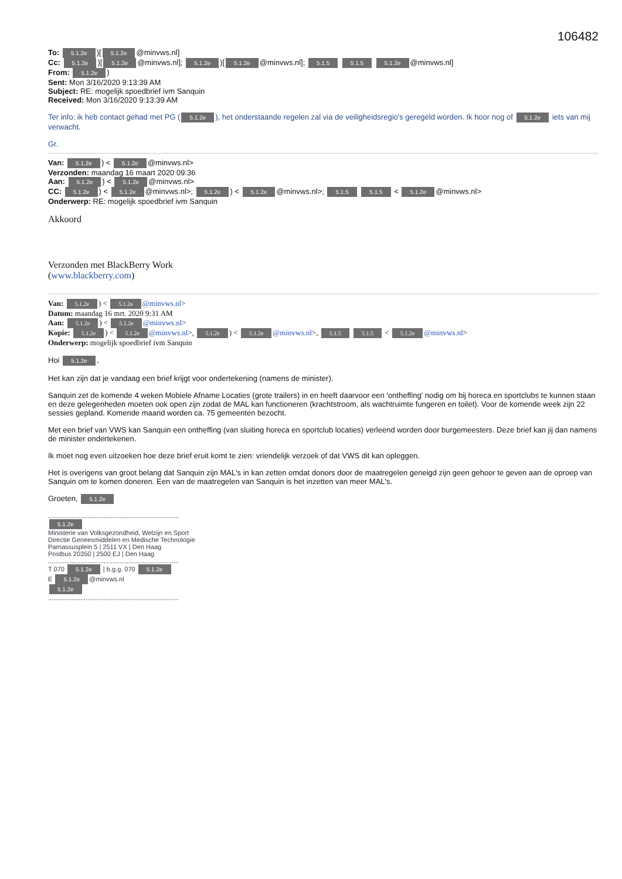106482
To: 5.1.2e)[5.1.2e @minvws.nl]
Cc: 5.1.2e)[5.1.2e @minvws.nl]; 5.1.2e)[5.1.2e @minvws.nl]; 5.1.5 5.1.5 5.1.2e @minvws.nl]
From: 5.1.2e)
Sent: Mon 3/16/2020 9:13:39 AM
Subject: RE: mogelijk spoedbrief ivm Sanquin
Received: Mon 3/16/2020 9:13:39 AM
Ter info: ik heb contact gehad met PG (5.1.2e), het onderstaande regelen zal via de veiligheidsregio's geregeld worden. Ik hoor nog of 5.1.2e iets van mij verwacht.
Gr.
Van: 5.1.2e) < 5.1.2e @minvws.nl>
Verzonden: maandag 16 maart 2020 09:36
Aan: 5.1.2e) < 5.1.2e @minvws.nl>
CC: 5.1.2e) < 5.1.2e @minvws.nl>; 5.1.2e) < 5.1.2e @minvws.nl>; 5.1.5 5.1.5 < 5.1.2e @minvws.nl>
Onderwerp: RE: mogelijk spoedbrief ivm Sanquin
Akkoord
Verzonden met BlackBerry Work
(www.blackberry.com)
Van: 5.1.2e) < 5.1.2e @minvws.nl>
Datum: maandag 16 mrt. 2020 9:31 AM
Aan: 5.1.2e) < 5.1.2e @minvws.nl>
Kopie: 5.1.2e) < 5.1.2e @minvws.nl>, 5.1.2e) < 5.1.2e @minvws.nl>, 5.1.5 5.1.5 < 5.1.2e @minvws.nl>
Onderwerp: mogelijk spoedbrief ivm Sanquin
Hoi 5.1.2e,
Het kan zijn dat je vandaag een brief krijgt voor ondertekening (namens de minister).
Sanquin zet de komende 4 weken Mobiele Afname Locaties (grote trailers) in en heeft daarvoor een 'ontheffing' nodig om bij horeca en sportclubs te kunnen staan en deze gelegenheden moeten ook open zijn zodat de MAL kan functioneren (krachtstroom, als wachtruimte fungeren en toilet). Voor de komende week zijn 22 sessies gepland. Komende maand worden ca. 75 gemeenten bezocht.
Met een brief van VWS kan Sanquin een ontheffing (van sluiting horeca en sportclub locaties) verleend worden door burgemeesters. Deze brief kan jij dan namens de minister ondertekenen.
Ik moet nog even uitzoeken hoe deze brief eruit komt te zien: vriendelijk verzoek of dat VWS dit kan opleggen.
Het is overigens van groot belang dat Sanquin zijn MAL's in kan zetten omdat donors door de maatregelen geneigd zijn geen gehoor te geven aan de oproep van Sanquin om te komen doneren. Een van de maatregelen van Sanquin is het inzetten van meer MAL's.
Groeten, 5.1.2e
.........................................................................
5.1.2e
Ministerie van Volksgezondheid, Welzijn en Sport
Directie Geneesmiddelen en Medische Technologie
Parnassusplein 5 | 2511 VX | Den Haag
Postbus 20350 | 2500 EJ | Den Haag
.........................................................................
T 070 5.1.2e | b.g.g. 070 5.1.2e
E 5.1.2e @minvws.nl
5.1.2e
.........................................................................